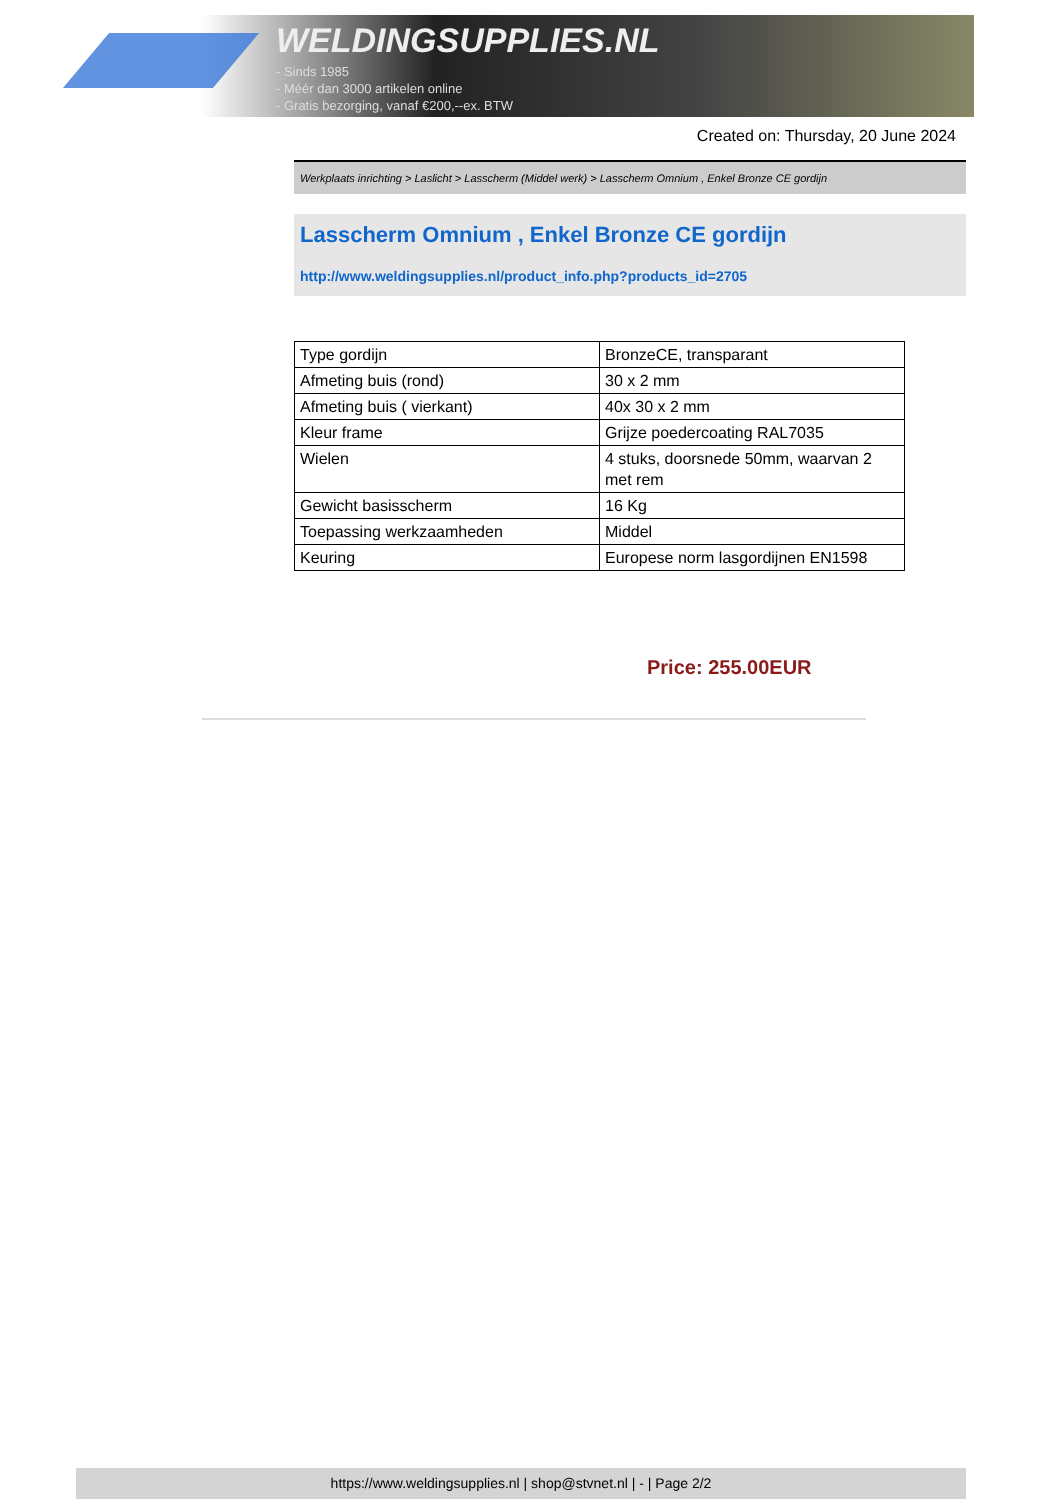WELDINGSUPPLIES.NL
- Sinds 1985
- Méér dan 3000 artikelen online
- Gratis bezorging, vanaf €200,--ex. BTW
Created on: Thursday, 20 June 2024
Werkplaats inrichting > Laslicht > Lasscherm (Middel werk) > Lasscherm Omnium , Enkel Bronze CE gordijn
Lasscherm Omnium , Enkel Bronze CE gordijn
http://www.weldingsupplies.nl/product_info.php?products_id=2705
| Type gordijn | BronzeCE, transparant |
| Afmeting buis (rond) | 30 x 2 mm |
| Afmeting buis ( vierkant) | 40x 30 x 2 mm |
| Kleur frame | Grijze poedercoating RAL7035 |
| Wielen | 4 stuks, doorsnede 50mm, waarvan 2 met rem |
| Gewicht basisscherm | 16 Kg |
| Toepassing werkzaamheden | Middel |
| Keuring | Europese norm lasgordijnen EN1598 |
Price: 255.00EUR
https://www.weldingsupplies.nl | shop@stvnet.nl | - | Page 2/2